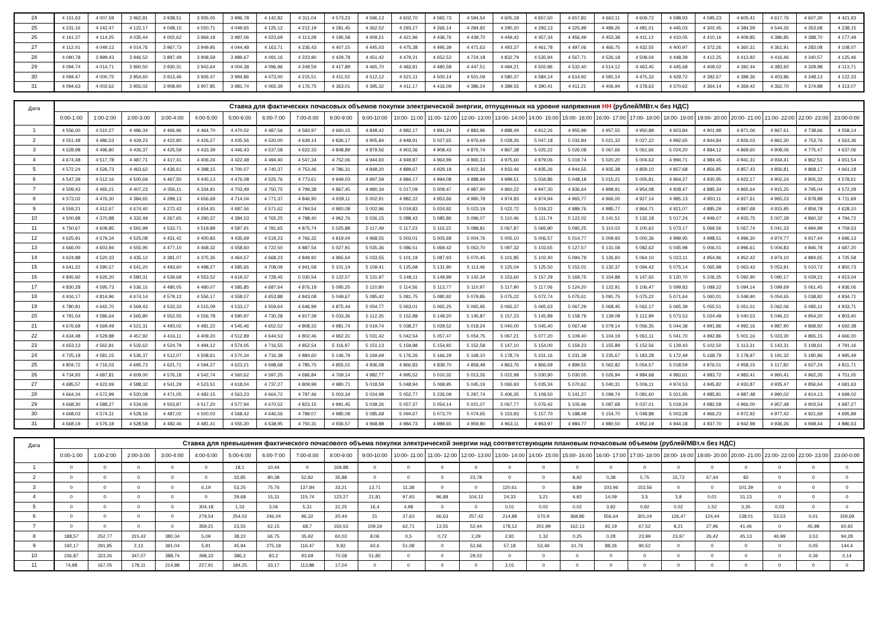| 24 | 4 151,63 | 4 007,59 | 3 962,81 | 3 938,51 | 3 935,05 | 3 996,78 | 4 142,82 | 4 311,04 | 4 573,23 | 4 596,13 | 4 602,70 | 4 592,73 | 4 594,54 | 4 605,18 | 4 657,60 | 4 657,82 | 4 662,11 | 4 609,72 | 4 598,93 | 4 595,23 | 4 605,41 | 4 617,76 | 4 607,30 | 4 421,93 |
| 25 | 4 231,16 | 4 142,47 | 4 122,17 | 4 048,15 | 4 020,71 | 4 049,65 | 4 125,12 | 4 212,19 | 4 281,45 | 4 362,52 | 4 293,27 | 4 266,14 | 4 284,92 | 4 290,20 | 4 293,13 | 4 325,99 | 4 489,26 | 4 481,01 | 4 445,03 | 4 302,45 | 4 384,59 | 4 544,26 | 4 353,68 | 4 238,15 |
| 26 | 4 161,37 | 4 114,25 | 4 035,44 | 4 002,62 | 3 969,18 | 3 987,06 | 4 023,69 | 4 113,28 | 4 195,58 | 4 409,21 | 4 421,96 | 4 436,76 | 4 439,70 | 4 449,42 | 4 457,34 | 4 456,49 | 4 453,38 | 4 411,12 | 4 410,05 | 4 410,16 | 4 409,85 | 4 386,85 | 4 388,70 | 4 177,49 |
| 27 | 4 112,01 | 4 049,13 | 4 014,76 | 3 967,73 | 3 949,95 | 4 044,48 | 4 163,71 | 4 236,43 | 4 407,15 | 4 445,03 | 4 475,38 | 4 495,39 | 4 471,63 | 4 493,37 | 4 461,78 | 4 497,06 | 4 466,75 | 4 432,55 | 4 400,97 | 4 372,26 | 4 360,31 | 4 361,91 | 4 283,08 | 4 108,07 |
| 28 | 4 090,78 | 3 999,43 | 3 946,52 | 3 897,49 | 3 908,59 | 3 989,67 | 4 091,16 | 4 223,90 | 4 429,78 | 4 451,42 | 4 479,21 | 4 652,53 | 4 724,18 | 4 832,79 | 4 535,94 | 4 567,71 | 4 526,18 | 4 508,04 | 4 448,39 | 4 412,25 | 4 413,92 | 4 416,46 | 4 340,57 | 4 125,46 |
| 29 | 4 094,74 | 4 014,71 | 3 960,50 | 3 930,31 | 3 943,64 | 4 004,38 | 4 096,96 | 4 249,59 | 4 417,89 | 4 465,70 | 4 483,81 | 4 480,58 | 4 447,51 | 4 494,21 | 4 502,86 | 4 532,40 | 4 514,12 | 4 463,45 | 4 445,68 | 4 409,02 | 4 392,44 | 4 383,92 | 4 329,98 | 4 113,71 |
| 30 | 4 094,47 | 4 000,75 | 3 954,60 | 3 913,46 | 3 926,47 | 3 994,86 | 4 073,00 | 4 215,51 | 4 411,52 | 4 512,12 | 4 521,11 | 4 500,14 | 4 501,09 | 4 580,37 | 4 584,14 | 4 614,92 | 4 581,14 | 4 475,32 | 4 429,72 | 4 392,67 | 4 399,36 | 4 403,86 | 4 348,13 | 4 122,33 |
| 31 | 4 094,63 | 4 002,62 | 3 955,02 | 3 908,90 | 3 907,85 | 3 981,74 | 4 065,39 | 4 176,75 | 4 363,01 | 4 395,32 | 4 411,17 | 4 416,09 | 4 386,24 | 4 389,55 | 4 390,41 | 4 411,21 | 4 406,94 | 4 378,63 | 4 370,62 | 4 364,14 | 4 369,42 | 4 362,70 | 4 374,88 | 4 313,07 |
| Дата | Ставка для фактических почасовых объемов покупки электрической энергии, отпущенных на уровне напряжения НН (рублей/МВт.ч без НДС) | | | | | | | | | | | | | | | | | | | | | | | |
| --- | --- | --- | --- | --- | --- | --- | --- | --- | --- | --- | --- | --- | --- | --- | --- | --- | --- | --- | --- | --- | --- | --- | --- | --- |
| | 0:00-1:00 | 1:00-2:00 | 2:00-3:00 | 3:00-4:00 | 4:00-5:00 | 5:00-6:00 | 6:00-7:00 | 7:00-8:00 | 8:00-9:00 | 9:00-10:00 | 10:00- 11:00 | 11:00- 12:00 | 12:00- 13:00 | 13:00- 14:00 | 14:00- 15:00 | 15:00- 16:00 | 16:00- 17:00 | 17:00- 18:00 | 18:00- 19:00 | 19:00- 20:00 | 20:00- 21:00 | 21:00- 22:00 | 22:00- 23:00 | 23:00-0:00 |
| 1 | 4 556,00 | 4 510,27 | 4 486,34 | 4 466,96 | 4 464,70 | 4 470,02 | 4 487,56 | 4 583,97 | 4 660,15 | 4 848,42 | 4 882,17 | 4 891,24 | 4 883,96 | 4 888,49 | 4 912,26 | 4 955,99 | 4 957,55 | 4 950,88 | 4 923,84 | 4 901,98 | 4 871,06 | 4 867,61 | 4 738,66 | 4 558,14 |
| 2 | 4 551,48 | 4 486,53 | 4 429,23 | 4 422,80 | 4 426,27 | 4 435,56 | 4 520,00 | 4 639,14 | 4 836,17 | 4 905,84 | 4 948,91 | 5 027,65 | 4 976,69 | 5 028,26 | 5 047,18 | 5 032,84 | 5 021,32 | 5 027,22 | 4 992,65 | 4 844,84 | 4 826,03 | 4 862,30 | 4 753,76 | 4 563,36 |
| 3 | 4 528,98 | 4 496,80 | 4 426,37 | 4 425,59 | 4 433,39 | 4 446,43 | 4 537,58 | 4 622,33 | 4 848,89 | 4 879,56 | 4 903,36 | 4 908,43 | 4 876,74 | 4 867,38 | 5 025,22 | 5 026,08 | 5 067,66 | 5 061,66 | 5 024,20 | 4 884,12 | 4 869,60 | 4 908,06 | 4 775,47 | 4 637,06 |
| 4 | 4 674,48 | 4 517,78 | 4 487,71 | 4 417,41 | 4 406,24 | 4 422,48 | 4 494,40 | 4 547,34 | 4 752,06 | 4 944,60 | 4 949,87 | 4 964,99 | 4 965,13 | 4 975,60 | 4 979,06 | 5 019,74 | 5 020,20 | 5 004,63 | 4 994,71 | 4 984,45 | 4 941,31 | 4 934,41 | 4 862,51 | 4 651,54 |
| 5 | 4 572,24 | 4 526,73 | 4 463,62 | 4 436,61 | 4 398,15 | 4 700,07 | 4 740,37 | 4 753,46 | 4 786,31 | 4 848,20 | 4 889,67 | 4 929,18 | 4 922,34 | 4 933,46 | 4 935,26 | 4 944,55 | 4 935,38 | 4 859,10 | 4 857,68 | 4 856,95 | 4 857,43 | 4 856,81 | 4 868,17 | 4 661,18 |
| 6 | 4 547,39 | 4 512,16 | 4 500,69 | 4 467,50 | 4 445,13 | 4 476,08 | 4 525,76 | 4 773,61 | 4 949,03 | 4 997,59 | 4 984,17 | 4 994,08 | 4 988,94 | 4 999,51 | 5 034,86 | 5 048,18 | 5 015,21 | 5 005,81 | 4 964,27 | 4 930,95 | 4 922,17 | 4 902,24 | 4 805,32 | 4 578,61 |
| 7 | 4 509,43 | 4 465,21 | 4 407,23 | 4 356,11 | 4 334,91 | 4 703,49 | 4 750,75 | 4 799,38 | 4 867,45 | 4 980,34 | 5 017,09 | 5 009,47 | 4 987,90 | 4 960,22 | 4 947,30 | 4 936,64 | 4 899,91 | 4 954,08 | 4 928,47 | 4 885,34 | 4 865,64 | 4 915,25 | 4 795,04 | 4 572,29 |
| 8 | 4 573,02 | 4 476,30 | 4 384,65 | 4 289,13 | 4 656,69 | 4 714,04 | 4 771,37 | 4 846,90 | 4 939,11 | 5 002,91 | 4 982,22 | 4 953,66 | 4 980,78 | 4 974,83 | 4 974,94 | 4 965,77 | 4 966,00 | 4 927,14 | 4 985,13 | 4 950,11 | 4 927,61 | 4 965,23 | 4 878,88 | 4 711,69 |
| 9 | 4 559,21 | 4 412,67 | 4 674,40 | 4 272,42 | 4 654,91 | 4 687,56 | 4 571,62 | 4 794,54 | 4 960,08 | 5 002,96 | 5 019,83 | 5 024,92 | 5 023,19 | 5 022,72 | 5 019,22 | 4 989,76 | 4 985,77 | 4 964,71 | 4 921,07 | 4 885,29 | 4 897,68 | 4 915,95 | 4 859,78 | 4 628,10 |
| 10 | 4 500,98 | 4 370,88 | 4 332,49 | 4 267,65 | 4 290,37 | 4 384,53 | 4 765,25 | 4 798,40 | 4 962,76 | 5 026,15 | 5 088,43 | 5 085,86 | 5 096,07 | 5 110,46 | 5 111,74 | 5 122,02 | 5 141,51 | 5 132,18 | 5 017,24 | 4 949,07 | 4 933,75 | 5 007,28 | 4 860,32 | 4 794,72 |
| 11 | 4 750,67 | 4 609,85 | 4 591,99 | 4 533,71 | 4 519,89 | 4 587,91 | 4 781,65 | 4 875,74 | 5 025,88 | 5 117,49 | 5 117,23 | 5 116,22 | 5 088,81 | 5 067,87 | 5 065,90 | 5 092,25 | 5 110,03 | 5 100,62 | 5 073,17 | 5 069,56 | 5 067,74 | 5 041,33 | 4 994,99 | 4 759,53 |
| 12 | 4 625,91 | 4 579,34 | 4 525,08 | 4 431,42 | 4 400,83 | 4 435,69 | 4 519,23 | 4 766,32 | 4 819,04 | 4 968,55 | 5 003,01 | 5 005,68 | 5 004,76 | 5 005,10 | 5 006,57 | 5 014,77 | 5 009,93 | 5 000,36 | 4 999,95 | 4 998,51 | 4 996,30 | 4 974,77 | 4 917,44 | 4 696,13 |
| 13 | 4 666,00 | 4 603,94 | 4 555,95 | 4 477,10 | 4 468,32 | 4 558,60 | 4 722,50 | 4 887,54 | 5 027,91 | 5 035,36 | 5 086,51 | 5 069,42 | 5 063,70 | 5 097,32 | 5 103,65 | 5 127,57 | 5 131,08 | 5 082,62 | 5 045,98 | 5 006,01 | 4 996,61 | 5 004,83 | 4 846,78 | 4 687,20 |
| 14 | 4 624,88 | 4 520,33 | 4 435,12 | 4 381,07 | 4 375,35 | 4 464,57 | 4 668,23 | 4 849,92 | 4 965,64 | 5 033,55 | 5 101,19 | 5 087,93 | 5 070,45 | 5 101,85 | 5 102,40 | 5 094,79 | 5 126,60 | 5 064,10 | 5 023,11 | 4 954,96 | 4 952,42 | 4 974,10 | 4 884,65 | 4 725,58 |
| 15 | 4 641,22 | 4 590,57 | 4 541,20 | 4 493,60 | 4 498,27 | 4 585,65 | 4 708,09 | 4 941,58 | 5 101,14 | 5 109,41 | 5 125,68 | 5 131,90 | 5 113,46 | 5 125,04 | 5 125,50 | 5 152,01 | 5 132,37 | 5 094,42 | 5 075,14 | 5 065,98 | 5 063,43 | 5 053,91 | 5 010,72 | 4 850,73 |
| 16 | 4 845,92 | 4 626,20 | 4 580,31 | 4 539,68 | 4 553,52 | 4 619,37 | 4 728,45 | 5 030,54 | 5 122,57 | 5 131,97 | 5 148,11 | 5 149,99 | 5 142,34 | 5 153,60 | 5 157,29 | 5 169,75 | 5 154,88 | 5 147,65 | 5 120,70 | 5 106,35 | 5 092,90 | 5 090,17 | 5 029,21 | 4 913,04 |
| 17 | 4 830,28 | 4 595,73 | 4 536,15 | 4 480,05 | 4 480,07 | 4 585,85 | 4 687,64 | 4 876,18 | 5 095,25 | 5 110,80 | 5 114,56 | 5 113,77 | 5 110,97 | 5 117,90 | 5 117,06 | 5 124,20 | 5 122,91 | 5 106,47 | 5 099,83 | 5 089,22 | 5 094,14 | 5 099,69 | 5 061,45 | 4 936,06 |
| 18 | 4 916,17 | 4 814,96 | 4 674,14 | 4 579,12 | 4 556,17 | 4 558,07 | 4 653,88 | 4 843,08 | 5 049,67 | 5 085,42 | 5 081,75 | 5 080,92 | 5 079,85 | 5 075,22 | 5 072,74 | 5 075,61 | 5 091,75 | 5 075,22 | 5 071,64 | 5 060,01 | 5 049,90 | 5 054,65 | 5 038,82 | 4 934,71 |
| 19 | 4 780,81 | 4 642,70 | 4 569,43 | 4 533,33 | 4 515,09 | 4 533,17 | 4 559,64 | 4 646,99 | 4 875,44 | 5 054,77 | 5 063,01 | 5 065,25 | 5 065,95 | 5 065,37 | 5 065,63 | 5 067,29 | 5 068,45 | 5 062,17 | 5 065,39 | 5 055,51 | 5 051,01 | 5 062,06 | 5 085,11 | 4 933,71 |
| 20 | 4 791,04 | 4 586,64 | 4 565,80 | 4 552,55 | 4 556,78 | 4 590,97 | 4 730,28 | 4 917,39 | 5 033,36 | 5 112,35 | 5 152,88 | 5 149,20 | 5 145,87 | 5 157,23 | 5 145,89 | 5 158,79 | 5 139,08 | 5 112,99 | 5 073,53 | 5 024,49 | 5 040,53 | 5 046,22 | 4 954,20 | 4 803,40 |
| 21 | 4 676,69 | 4 569,49 | 4 521,31 | 4 493,02 | 4 481,22 | 4 545,46 | 4 652,52 | 4 808,33 | 4 981,74 | 5 019,74 | 5 038,27 | 5 029,52 | 5 018,24 | 5 040,00 | 5 045,40 | 5 067,48 | 5 079,14 | 5 056,35 | 5 044,38 | 4 991,86 | 4 992,16 | 4 987,90 | 4 868,92 | 4 692,38 |
| 22 | 4 634,48 | 4 529,88 | 4 457,92 | 4 416,11 | 4 409,20 | 4 512,89 | 4 644,53 | 4 802,46 | 4 962,31 | 5 031,42 | 5 042,54 | 5 057,47 | 5 054,75 | 5 067,21 | 5 077,20 | 5 109,40 | 5 104,19 | 5 061,11 | 5 041,70 | 4 992,86 | 5 001,16 | 5 023,30 | 4 865,15 | 4 666,00 |
| 23 | 4 653,13 | 4 562,81 | 4 532,62 | 4 524,79 | 4 494,12 | 4 574,05 | 4 716,55 | 4 852,54 | 5 116,97 | 5 151,13 | 5 159,88 | 5 154,92 | 5 152,58 | 5 147,10 | 5 154,00 | 5 159,23 | 5 155,89 | 5 152,56 | 5 129,43 | 5 102,50 | 5 113,31 | 5 143,31 | 5 108,61 | 4 791,16 |
| 24 | 4 725,19 | 4 581,15 | 4 536,37 | 4 512,07 | 4 508,61 | 4 570,34 | 4 716,38 | 4 884,60 | 5 146,79 | 5 169,69 | 5 176,26 | 5 166,29 | 5 168,10 | 5 178,74 | 5 231,16 | 5 231,38 | 5 235,67 | 5 183,28 | 5 172,49 | 5 168,79 | 5 178,97 | 5 191,32 | 5 180,86 | 4 995,49 |
| 25 | 4 804,72 | 4 716,03 | 4 695,73 | 4 621,71 | 4 594,27 | 4 623,21 | 4 698,68 | 4 785,75 | 4 855,01 | 4 936,08 | 4 866,83 | 4 839,70 | 4 858,48 | 4 863,76 | 4 866,69 | 4 899,55 | 5 062,82 | 5 054,57 | 5 018,59 | 4 876,01 | 4 958,15 | 5 117,82 | 4 927,24 | 4 811,71 |
| 26 | 4 734,93 | 4 687,81 | 4 609,00 | 4 576,18 | 4 542,74 | 4 560,62 | 4 597,25 | 4 686,84 | 4 769,14 | 4 982,77 | 4 995,52 | 5 010,32 | 5 013,26 | 5 022,98 | 5 030,90 | 5 030,05 | 5 026,94 | 4 984,68 | 4 983,61 | 4 983,72 | 4 983,41 | 4 960,41 | 4 962,26 | 4 751,05 |
| 27 | 4 685,57 | 4 622,69 | 4 588,32 | 4 541,29 | 4 523,51 | 4 618,04 | 4 737,27 | 4 809,99 | 4 980,71 | 5 018,59 | 5 048,94 | 5 068,95 | 5 045,19 | 5 066,93 | 5 035,34 | 5 070,62 | 5 040,31 | 5 006,11 | 4 974,53 | 4 945,82 | 4 933,87 | 4 935,47 | 4 856,64 | 4 681,63 |
| 28 | 4 664,34 | 4 572,99 | 4 520,08 | 4 471,05 | 4 482,15 | 4 563,23 | 4 664,72 | 4 797,46 | 5 003,34 | 5 024,98 | 5 052,77 | 5 226,09 | 5 297,74 | 5 406,35 | 5 109,50 | 5 141,27 | 5 099,74 | 5 081,60 | 5 021,95 | 4 985,81 | 4 987,48 | 4 990,02 | 4 914,13 | 4 699,02 |
| 29 | 4 668,30 | 4 588,27 | 4 534,06 | 4 503,87 | 4 517,20 | 4 577,94 | 4 670,52 | 4 823,15 | 4 991,45 | 5 039,26 | 5 057,37 | 5 054,14 | 5 021,07 | 5 067,77 | 5 076,42 | 5 105,96 | 5 087,68 | 5 037,01 | 5 019,24 | 4 982,58 | 4 966,00 | 4 957,48 | 4 903,54 | 4 687,27 |
| 30 | 4 668,03 | 4 574,31 | 4 528,16 | 4 487,02 | 4 500,03 | 4 568,42 | 4 646,56 | 4 789,07 | 4 985,08 | 5 085,68 | 5 094,67 | 5 073,70 | 5 074,65 | 5 153,93 | 5 157,70 | 5 188,48 | 5 154,70 | 5 048,88 | 5 003,28 | 4 966,23 | 4 972,92 | 4 977,42 | 4 921,69 | 4 695,89 |
| 31 | 4 668,19 | 4 576,18 | 4 528,58 | 4 482,46 | 4 481,41 | 4 555,30 | 4 638,95 | 4 750,31 | 4 936,57 | 4 968,88 | 4 984,73 | 4 989,65 | 4 959,80 | 4 963,11 | 4 963,97 | 4 984,77 | 4 980,50 | 4 952,19 | 4 944,18 | 4 937,70 | 4 942,98 | 4 936,26 | 4 948,44 | 4 886,63 |
| Дата | Ставка для превышения фактического почасового объема покупки электрической энергии над соответствующим плановым почасовым объемом (рублей/МВт.ч без НДС) | | | | | | | | | | | | | | | | | | | | | | | |
| --- | --- | --- | --- | --- | --- | --- | --- | --- | --- | --- | --- | --- | --- | --- | --- | --- | --- | --- | --- | --- | --- | --- | --- | --- |
| | 0:00-1:00 | 1:00-2:00 | 2:00-3:00 | 3:00-4:00 | 4:00-5:00 | 5:00-6:00 | 6:00-7:00 | 7:00-8:00 | 8:00-9:00 | 9:00-10:00 | 10:00- 11:00 | 11:00- 12:00 | 12:00- 13:00 | 13:00- 14:00 | 14:00- 15:00 | 15:00- 16:00 | 16:00- 17:00 | 17:00- 18:00 | 18:00- 19:00 | 19:00- 20:00 | 20:00- 21:00 | 21:00- 22:00 | 22:00- 23:00 | 23:00-0:00 |
| 1 | 0 | 0 | 0 | 0 | 0 | 18,1 | 10,44 | 0 | 169,88 | 0 | 0 | 0 | 0 | 0 | 0 | 0 | 0 | 0 | 0 | 0 | 0 | 0 | 0 | 0 |
| 2 | 0 | 0 | 0 | 0 | 0 | 33,85 | 80,38 | 52,82 | 35,88 | 0 | 0 | 0 | 23,78 | 0 | 0 | 8,92 | 0,38 | 5,75 | 15,73 | 67,44 | 83 | 0 | 0 | 0 |
| 3 | 0 | 0 | 0 | 0 | 6,19 | 53,25 | 75,76 | 137,84 | 33,21 | 13,71 | 11,38 | 0 | 0 | 120,61 | 0 | 8,89 | 103,96 | 153,56 | 0 | 0 | 101,39 | 0 | 0 | 0 |
| 4 | 0 | 0 | 0 | 0 | 0 | 29,68 | 15,31 | 115,74 | 123,27 | 21,81 | 97,93 | 96,88 | 104,12 | 24,33 | 3,21 | 4,92 | 14,09 | 3,5 | 3,8 | 0,01 | 31,13 | 0 | 0 | 0 |
| 5 | 0 | 0 | 0 | 0 | 304,18 | 1,33 | 3,06 | 5,31 | 31,25 | 16,4 | 4,98 | 0 | 0 | 0,01 | 0,02 | 0,02 | 3,92 | 0,92 | 0,02 | 1,52 | 3,35 | 0,03 | 0 | 0 |
| 6 | 0 | 0 | 0 | 0 | 279,54 | 254,02 | 246,04 | 96,32 | 20,44 | 21 | 37,63 | 66,63 | 257,42 | 214,88 | 570,9 | 368,86 | 556,64 | 301,04 | 126,47 | 124,44 | 138,01 | 53,53 | 0,01 | 159,69 |
| 7 | 0 | 0 | 0 | 0 | 359,21 | 23,55 | 62,15 | 68,7 | 150,53 | 109,19 | 62,71 | 13,55 | 52,44 | 178,12 | 201,99 | 162,13 | 92,19 | 67,52 | 8,21 | 27,96 | 41,46 | 0 | 45,98 | 60,92 |
| 8 | 188,57 | 252,77 | 315,42 | 380,34 | 5,09 | 38,22 | 66,75 | 35,92 | 60,03 | 8,06 | 0,5 | 0,72 | 2,29 | 2,81 | 1,32 | 0,25 | 0,28 | 23,99 | 23,97 | 26,42 | 45,13 | 46,99 | 3,53 | 94,28 |
| 9 | 192,17 | 291,95 | 2,13 | 391,04 | 5,91 | 45,94 | 275,18 | 116,47 | 9,92 | 60,6 | 51,08 | 0 | 52,66 | 57,18 | 53,49 | 61,76 | 88,26 | 90,52 | 0 | 0 | 0 | 0 | 0,05 | 144,4 |
| 10 | 236,87 | 323,26 | 347,07 | 388,74 | 398,33 | 386,2 | 83,2 | 93,69 | 70,58 | 51,85 | 0 | 0 | 29,03 | 0 | 0 | 0 | 0 | 0 | 0 | 0 | 0 | 0 | 0,36 | 0,14 |
| 11 | 74,98 | 167,05 | 178,11 | 214,88 | 227,91 | 184,25 | 33,17 | 113,88 | 17,04 | 0 | 0 | 0 | 0 | 2,01 | 0 | 0 | 0 | 0 | 0 | 0 | 0 | 0 | 0 | 0 |